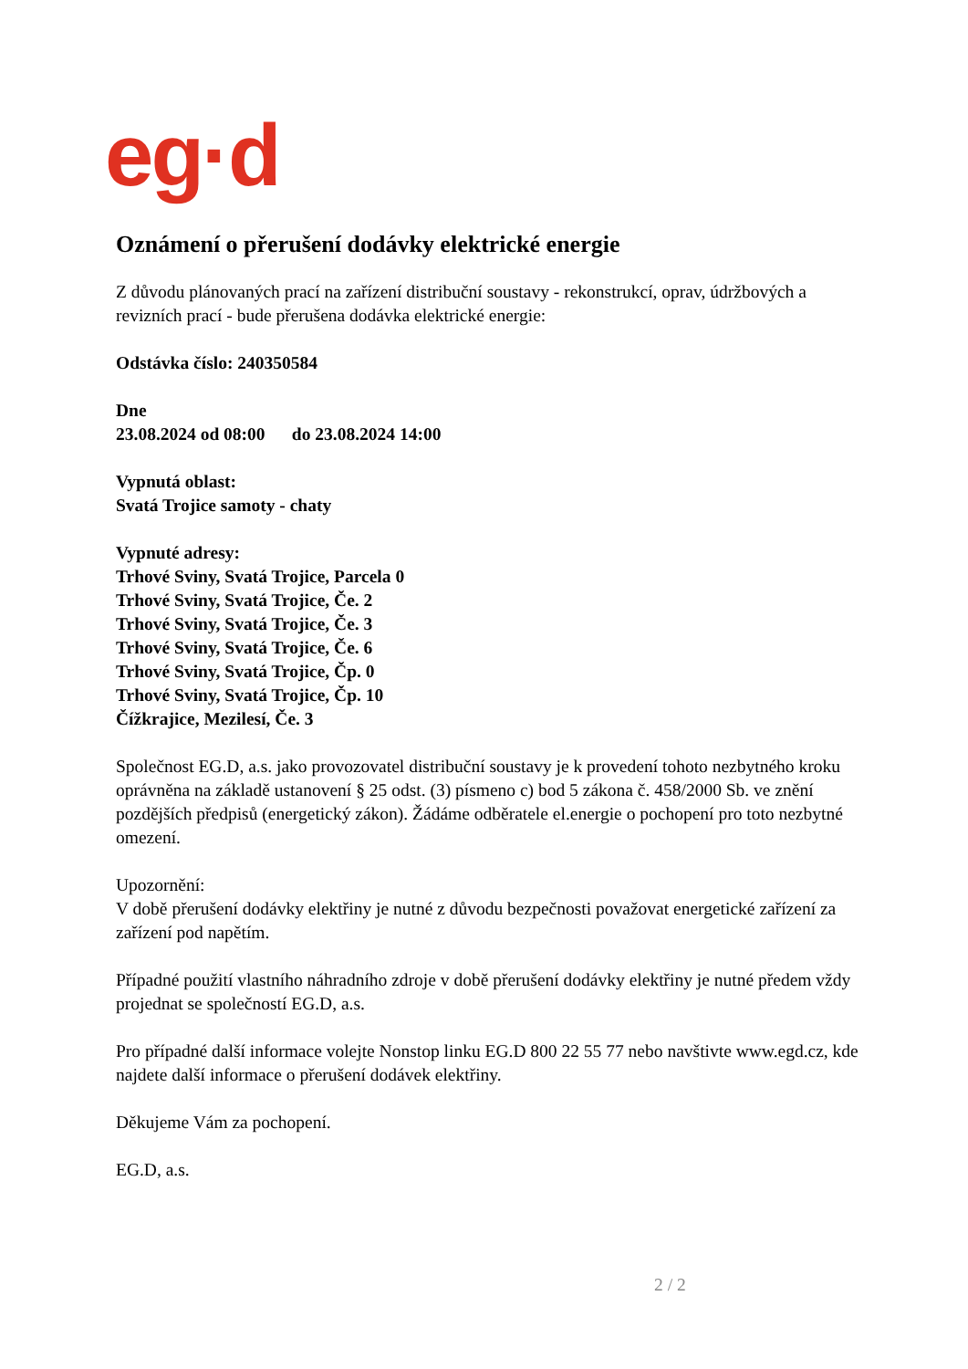eg·d
Oznámení o přerušení dodávky elektrické energie
Z důvodu plánovaných prací na zařízení distribuční soustavy - rekonstrukcí, oprav, údržbových a revizních prací - bude přerušena dodávka elektrické energie:
Odstávka číslo: 240350584
Dne
23.08.2024 od 08:00 do 23.08.2024 14:00
Vypnutá oblast:
Svatá Trojice samoty - chaty
Vypnuté adresy:
Trhové Sviny, Svatá Trojice, Parcela 0
Trhové Sviny, Svatá Trojice, Če. 2
Trhové Sviny, Svatá Trojice, Če. 3
Trhové Sviny, Svatá Trojice, Če. 6
Trhové Sviny, Svatá Trojice, Čp. 0
Trhové Sviny, Svatá Trojice, Čp. 10
Čížkrajice, Mezilesí, Če. 3
Společnost EG.D, a.s. jako provozovatel distribuční soustavy je k provedení tohoto nezbytného kroku oprávněna na základě ustanovení § 25 odst. (3) písmeno c) bod 5 zákona č. 458/2000 Sb. ve znění pozdějších předpisů (energetický zákon). Žádáme odběratele el.energie o pochopení pro toto nezbytné omezení.
Upozornění:
V době přerušení dodávky elektřiny je nutné z důvodu bezpečnosti považovat energetické zařízení za zařízení pod napětím.
Případné použití vlastního náhradního zdroje v době přerušení dodávky elektřiny je nutné předem vždy projednat se společností EG.D, a.s.
Pro případné další informace volejte Nonstop linku EG.D 800 22 55 77 nebo navštivte www.egd.cz, kde najdete další informace o přerušení dodávek elektřiny.
Děkujeme Vám za pochopení.
EG.D, a.s.
2 / 2